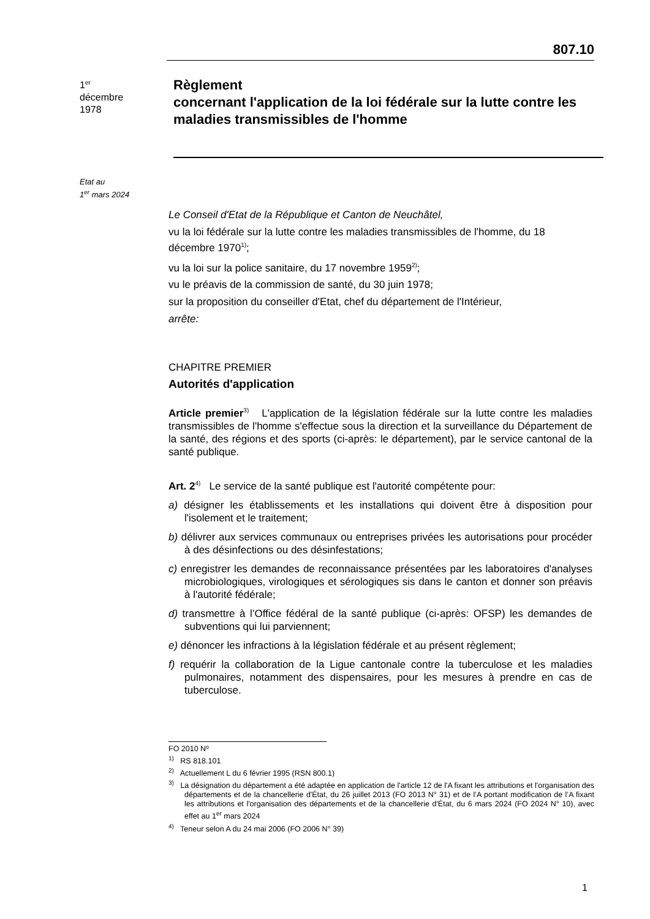807.10
1<sup>er</sup>
décembre
1978
Règlement
concernant l'application de la loi fédérale sur la lutte contre les maladies transmissibles de l'homme
Etat au
1<sup>er</sup> mars 2024
Le Conseil d'Etat de la République et Canton de Neuchâtel,
vu la loi fédérale sur la lutte contre les maladies transmissibles de l'homme, du 18 décembre 1970<sup>1)</sup>;
vu la loi sur la police sanitaire, du 17 novembre 1959<sup>2)</sup>;
vu le préavis de la commission de santé, du 30 juin 1978;
sur la proposition du conseiller d'Etat, chef du département de l'Intérieur,
arrête:
CHAPITRE PREMIER
Autorités d'application
Article premier<sup>3)</sup> L'application de la législation fédérale sur la lutte contre les maladies transmissibles de l'homme s'effectue sous la direction et la surveillance du Département de la santé, des régions et des sports (ci-après: le département), par le service cantonal de la santé publique.
Art. 2<sup>4)</sup> Le service de la santé publique est l'autorité compétente pour:
a) désigner les établissements et les installations qui doivent être à disposition pour l'isolement et le traitement;
b) délivrer aux services communaux ou entreprises privées les autorisations pour procéder à des désinfections ou des désinfestations;
c) enregistrer les demandes de reconnaissance présentées par les laboratoires d'analyses microbiologiques, virologiques et sérologiques sis dans le canton et donner son préavis à l'autorité fédérale;
d) transmettre à l’Office fédéral de la santé publique (ci-après: OFSP) les demandes de subventions qui lui parviennent;
e) dénoncer les infractions à la législation fédérale et au présent règlement;
f) requérir la collaboration de la Ligue cantonale contre la tuberculose et les maladies pulmonaires, notamment des dispensaires, pour les mesures à prendre en cas de tuberculose.
FO 2010 Nº
<sup>1)</sup> RS 818.101
<sup>2)</sup> Actuellement L du 6 février 1995 (RSN 800.1)
<sup>3)</sup> La désignation du département a été adaptée en application de l'article 12 de l'A fixant les attributions et l'organisation des départements et de la chancellerie d'État, du 26 juillet 2013 (FO 2013 N° 31) et de l’A portant modification de l’A fixant les attributions et l'organisation des départements et de la chancellerie d'État, du 6 mars 2024 (FO 2024 N° 10), avec effet au 1<sup>er</sup> mars 2024
<sup>4)</sup> Teneur selon A du 24 mai 2006 (FO 2006 N° 39)
1